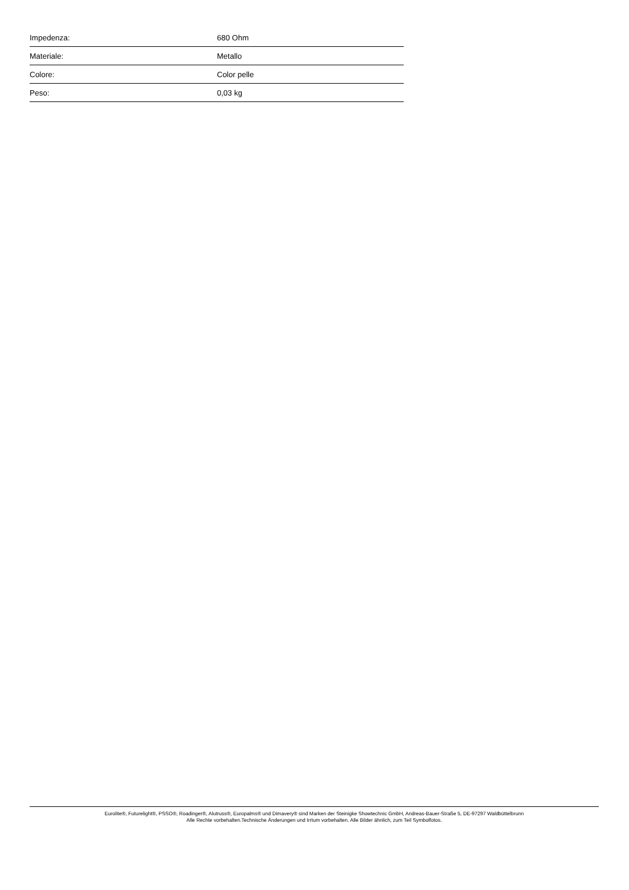| Impedenza: | 680 Ohm |
| Materiale: | Metallo |
| Colore: | Color pelle |
| Peso: | 0,03 kg |
Eurolite®, Futurelight®, PSSO®, Roadinger®, Alutruss®, Europalms® und Dimavery® sind Marken der Steinigke Showtechnic GmbH, Andreas-Bauer-Straße 5, DE-97297 Waldbüttelbrunn
Alle Rechte vorbehalten.Technische Änderungen und Irrtum vorbehalten. Alle Bilder ähnlich, zum Teil Symbolfotos.